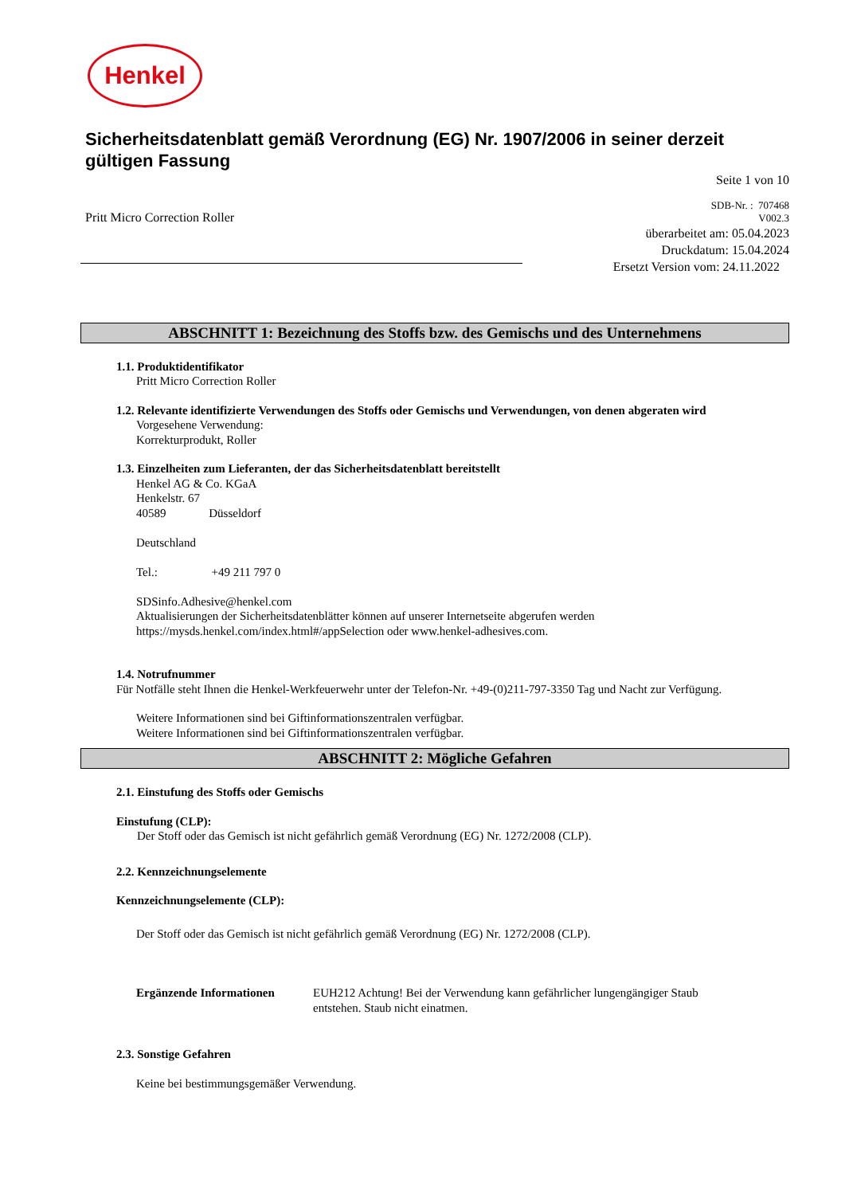Henkel
Sicherheitsdatenblatt gemäß Verordnung (EG) Nr. 1907/2006 in seiner derzeit gültigen Fassung
Seite 1 von 10
Pritt Micro Correction Roller
SDB-Nr. : 707468
V002.3
überarbeitet am: 05.04.2023
Druckdatum: 15.04.2024
Ersetzt Version vom: 24.11.2022
ABSCHNITT 1: Bezeichnung des Stoffs bzw. des Gemischs und des Unternehmens
1.1. Produktidentifikator
Pritt Micro Correction Roller
1.2. Relevante identifizierte Verwendungen des Stoffs oder Gemischs und Verwendungen, von denen abgeraten wird
Vorgesehene Verwendung:
Korrekturprodukt, Roller
1.3. Einzelheiten zum Lieferanten, der das Sicherheitsdatenblatt bereitstellt
Henkel AG & Co. KGaA
Henkelstr. 67
40589 Düsseldorf
Deutschland
Tel.: +49 211 797 0
SDSinfo.Adhesive@henkel.com
Aktualisierungen der Sicherheitsdatenblätter können auf unserer Internetseite abgerufen werden
https://mysds.henkel.com/index.html#/appSelection oder www.henkel-adhesives.com.
1.4. Notrufnummer
Für Notfälle steht Ihnen die Henkel-Werkfeuerwehr unter der Telefon-Nr. +49-(0)211-797-3350 Tag und Nacht zur Verfügung.
Weitere Informationen sind bei Giftinformationszentralen verfügbar.
Weitere Informationen sind bei Giftinformationszentralen verfügbar.
ABSCHNITT 2: Mögliche Gefahren
2.1. Einstufung des Stoffs oder Gemischs
Einstufung (CLP):
Der Stoff oder das Gemisch ist nicht gefährlich gemäß Verordnung (EG) Nr. 1272/2008 (CLP).
2.2. Kennzeichnungselemente
Kennzeichnungselemente (CLP):
Der Stoff oder das Gemisch ist nicht gefährlich gemäß Verordnung (EG) Nr. 1272/2008 (CLP).
Ergänzende Informationen EUH212 Achtung! Bei der Verwendung kann gefährlicher lungengängiger Staub entstehen. Staub nicht einatmen.
2.3. Sonstige Gefahren
Keine bei bestimmungsgemäßer Verwendung.